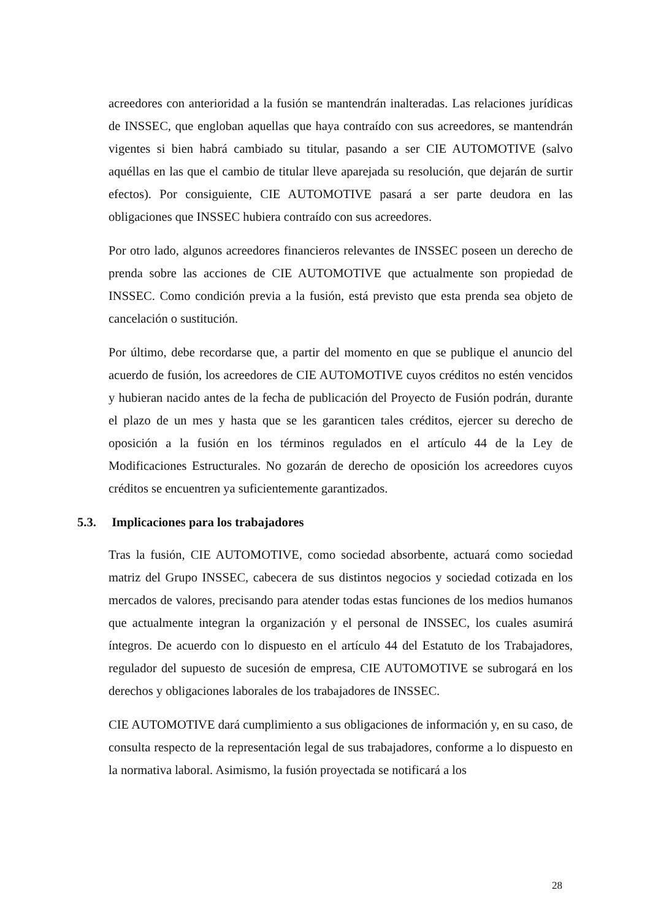acreedores con anterioridad a la fusión se mantendrán inalteradas. Las relaciones jurídicas de INSSEC, que engloban aquellas que haya contraído con sus acreedores, se mantendrán vigentes si bien habrá cambiado su titular, pasando a ser CIE AUTOMOTIVE (salvo aquéllas en las que el cambio de titular lleve aparejada su resolución, que dejarán de surtir efectos). Por consiguiente, CIE AUTOMOTIVE pasará a ser parte deudora en las obligaciones que INSSEC hubiera contraído con sus acreedores.
Por otro lado, algunos acreedores financieros relevantes de INSSEC poseen un derecho de prenda sobre las acciones de CIE AUTOMOTIVE que actualmente son propiedad de INSSEC. Como condición previa a la fusión, está previsto que esta prenda sea objeto de cancelación o sustitución.
Por último, debe recordarse que, a partir del momento en que se publique el anuncio del acuerdo de fusión, los acreedores de CIE AUTOMOTIVE cuyos créditos no estén vencidos y hubieran nacido antes de la fecha de publicación del Proyecto de Fusión podrán, durante el plazo de un mes y hasta que se les garanticen tales créditos, ejercer su derecho de oposición a la fusión en los términos regulados en el artículo 44 de la Ley de Modificaciones Estructurales. No gozarán de derecho de oposición los acreedores cuyos créditos se encuentren ya suficientemente garantizados.
5.3. Implicaciones para los trabajadores
Tras la fusión, CIE AUTOMOTIVE, como sociedad absorbente, actuará como sociedad matriz del Grupo INSSEC, cabecera de sus distintos negocios y sociedad cotizada en los mercados de valores, precisando para atender todas estas funciones de los medios humanos que actualmente integran la organización y el personal de INSSEC, los cuales asumirá íntegros. De acuerdo con lo dispuesto en el artículo 44 del Estatuto de los Trabajadores, regulador del supuesto de sucesión de empresa, CIE AUTOMOTIVE se subrogará en los derechos y obligaciones laborales de los trabajadores de INSSEC.
CIE AUTOMOTIVE dará cumplimiento a sus obligaciones de información y, en su caso, de consulta respecto de la representación legal de sus trabajadores, conforme a lo dispuesto en la normativa laboral. Asimismo, la fusión proyectada se notificará a los
28